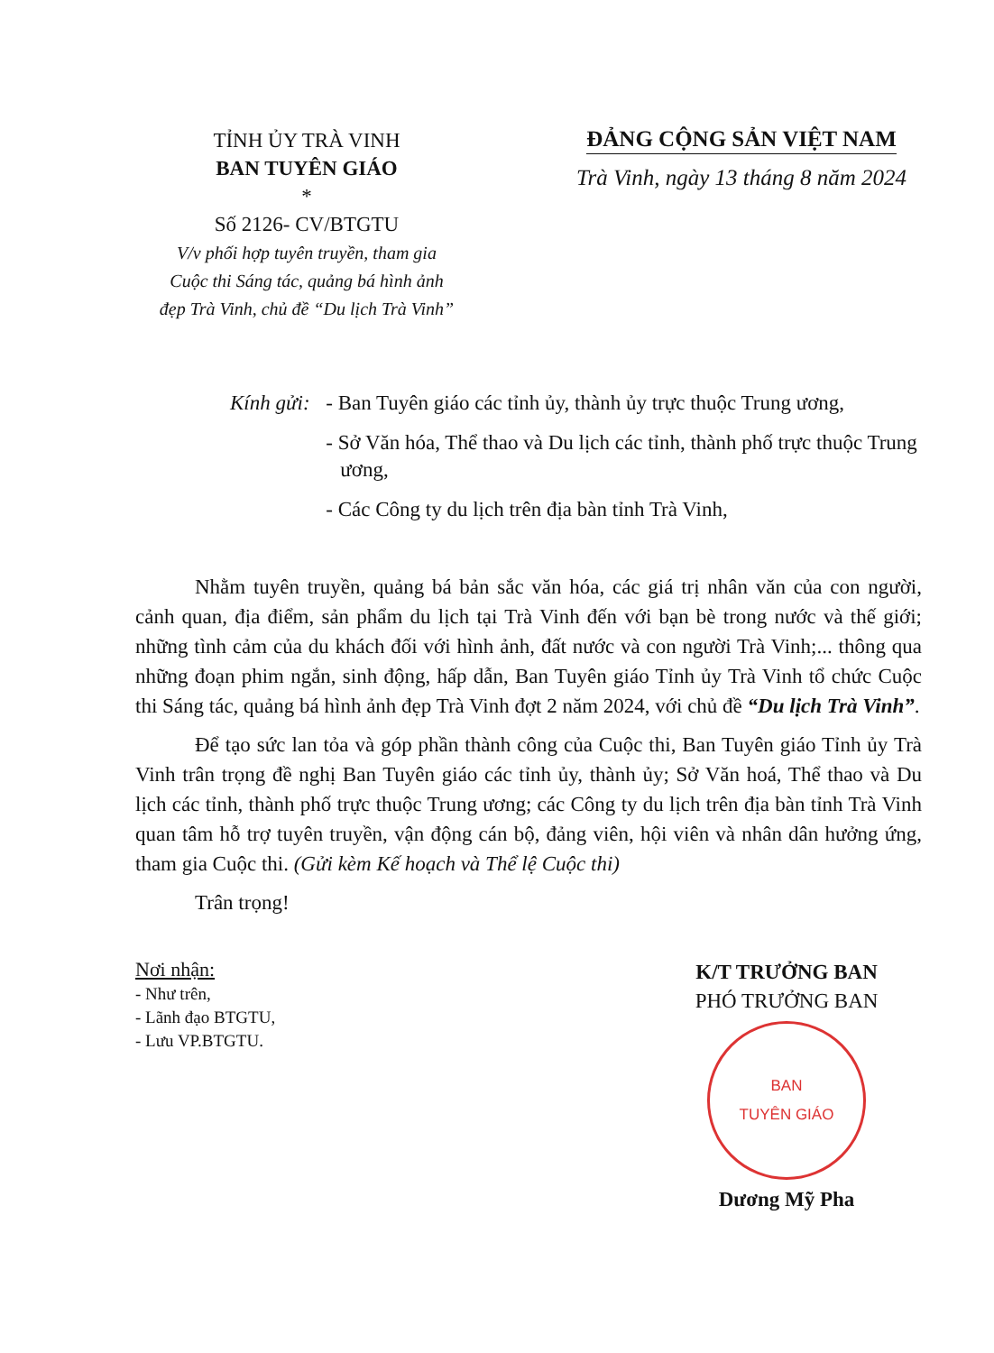TỈNH ỦY TRÀ VINH
BAN TUYÊN GIÁO
*
Số 2126- CV/BTGTU
V/v phối hợp tuyên truyền, tham gia
Cuộc thi Sáng tác, quảng bá hình ảnh
đẹp Trà Vinh, chủ đề “Du lịch Trà Vinh”
ĐẢNG CỘNG SẢN VIỆT NAM
Trà Vinh, ngày 13 tháng 8 năm 2024
Kính gửi:
- Ban Tuyên giáo các tỉnh ủy, thành ủy trực thuộc Trung ương,
- Sở Văn hóa, Thể thao và Du lịch các tỉnh, thành phố trực thuộc Trung ương,
- Các Công ty du lịch trên địa bàn tỉnh Trà Vinh,
Nhằm tuyên truyền, quảng bá bản sắc văn hóa, các giá trị nhân văn của con người, cảnh quan, địa điểm, sản phẩm du lịch tại Trà Vinh đến với bạn bè trong nước và thế giới; những tình cảm của du khách đối với hình ảnh, đất nước và con người Trà Vinh;... thông qua những đoạn phim ngắn, sinh động, hấp dẫn, Ban Tuyên giáo Tỉnh ủy Trà Vinh tổ chức Cuộc thi Sáng tác, quảng bá hình ảnh đẹp Trà Vinh đợt 2 năm 2024, với chủ đề “Du lịch Trà Vinh”.
Để tạo sức lan tỏa và góp phần thành công của Cuộc thi, Ban Tuyên giáo Tỉnh ủy Trà Vinh trân trọng đề nghị Ban Tuyên giáo các tỉnh ủy, thành ủy; Sở Văn hoá, Thể thao và Du lịch các tỉnh, thành phố trực thuộc Trung ương; các Công ty du lịch trên địa bàn tỉnh Trà Vinh quan tâm hỗ trợ tuyên truyền, vận động cán bộ, đảng viên, hội viên và nhân dân hưởng ứng, tham gia Cuộc thi. (Gửi kèm Kế hoạch và Thể lệ Cuộc thi)
Trân trọng!
Nơi nhận:
- Như trên,
- Lãnh đạo BTGTU,
- Lưu VP.BTGTU.
K/T TRƯỞNG BAN
PHÓ TRƯỞNG BAN
BAN
TUYÊN GIÁO
Dương Mỹ Pha